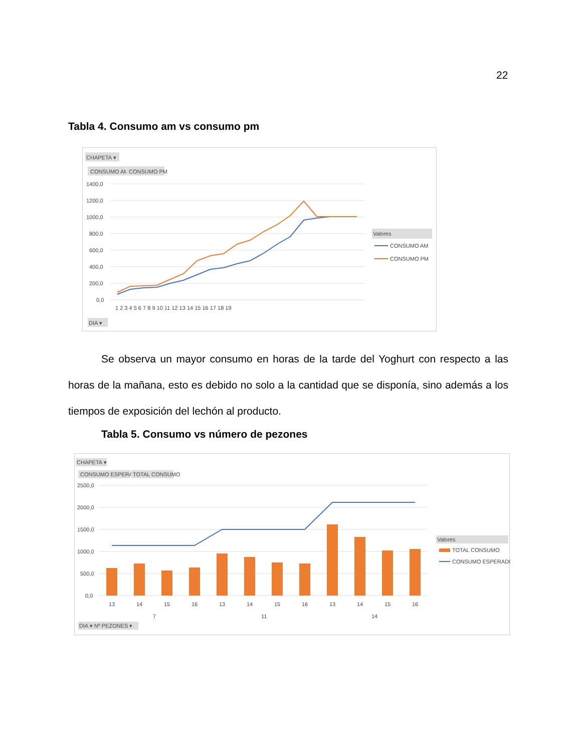22
Tabla 4. Consumo am vs consumo pm
CHAPETA ▾
CONSUMO AM
CONSUMO PM
1400,0
1200,0
1000,0
800,0
600,0
400,0
200,0
0,0
1 2 3 4 5 6 7 8 9 10 11 12 13 14 15 16 17 18 19
Valores
CONSUMO AM
CONSUMO PM
DIA ▾
Se observa un mayor consumo en horas de la tarde del Yoghurt con respecto a las horas de la mañana, esto es debido no solo a la cantidad que se disponía, sino además a los tiempos de exposición del lechón al producto.
Tabla 5. Consumo vs número de pezones
CHAPETA ▾
CONSUMO ESPERADO
TOTAL CONSUMO
2500,0
2000,0
1500,0
1000,0
500,0
0,0
13
14
15
16
13
14
15
16
13
14
15
16
7
11
14
Valores
TOTAL CONSUMO
CONSUMO ESPERADO
DIA ▾ Nº PEZONES ▾